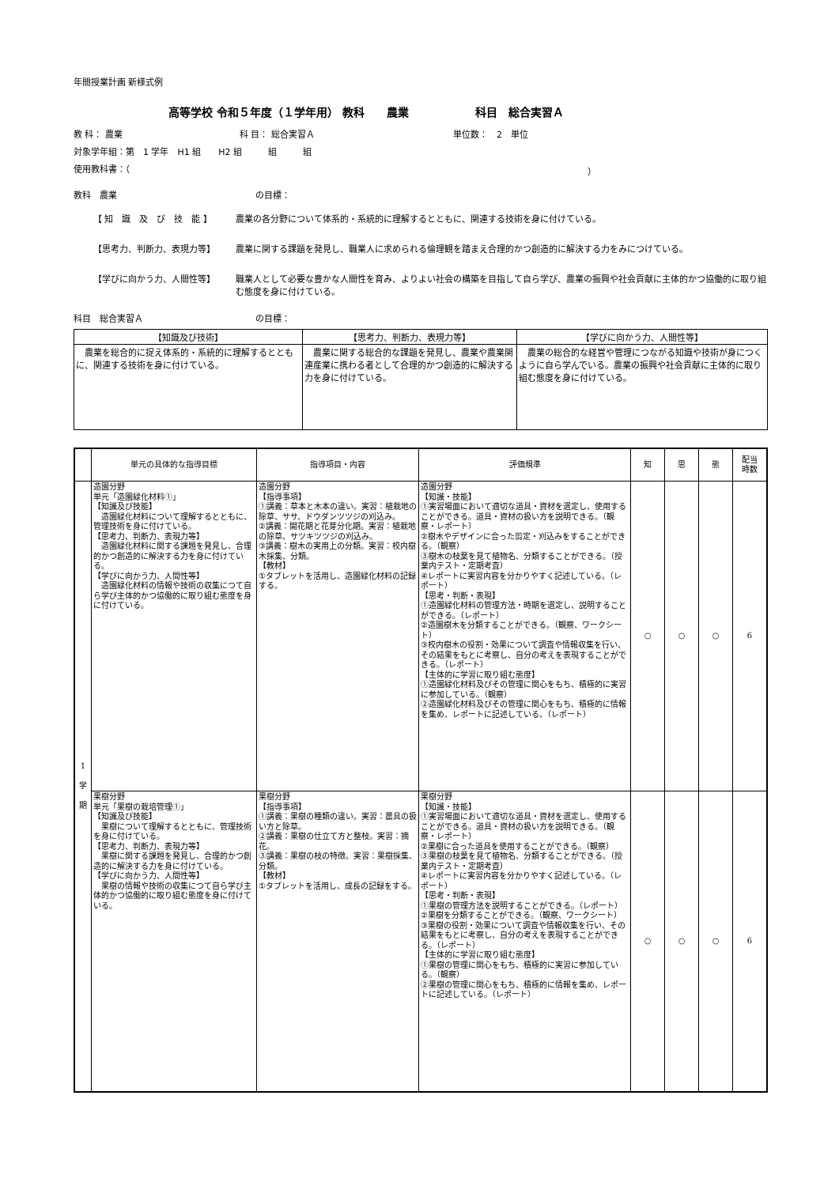年間授業計画 新様式例
高等学校 令和５年度（１学年用） 教科　　農業　　　　　　科目　総合実習Ａ
教 科： 農業 科 目： 総合実習Ａ 単位数：　2　単位
対象学年組：第　1 学年　H1 組　　H2 組　　　組　　　組
使用教科書：（ ）
教科　農業 の目標：
【 知　識　及　び　技　能 】 農業の各分野について体系的・系統的に理解するとともに、関連する技術を身に付けている。
【思考力、判断力、表現力等】 農業に関する課題を発見し、職業人に求められる倫理観を踏まえ合理的かつ創造的に解決する力をみにつけている。
【学びに向かう力、人間性等】 職業人として必要な豊かな人間性を育み、よりよい社会の構築を目指して自ら学び、農業の振興や社会貢献に主体的かつ協働的に取り組む態度を身に付けている。
科目　総合実習Ａ の目標：
| 【知識及び技術】 | 【思考力、判断力、表現力等】 | 【学びに向かう力、人間性等】 |
| --- | --- | --- |
| 農業を総合的に捉え体系的・系統的に理解するとともに、関連する技術を身に付けている。 | 農業に関する総合的な課題を発見し、農業や農業関連産業に携わる者として合理的かつ創造的に解決する力を身に付けている。 | 農業の総合的な経営や管理につながる知識や技術が身につくように自ら学んでいる。農業の振興や社会貢献に主体的に取り組む態度を身に付けている。 |
| | 単元の具体的な指導目標 | 指導項目・内容 | 評価規準 | 知 | 思 | 態 | 配当 時数 |
| --- | --- | --- | --- | --- | --- | --- | --- |
| 1 学 期 | 造園分野 単元「造園緑化材料①」 【知識及び技能】 造園緑化材料について理解するとともに、管理技術を身に付けている。 【思考力、判断力、表現力等】 造園緑化材料に関する課題を発見し、合理的かつ創造的に解決する力を身に付けている。 【学びに向かう力、人間性等】 造園緑化材料の情報や技術の収集につて自ら学び主体的かつ協働的に取り組む態度を身に付けている。 | 造園分野 【指導事項】 ①講義：草本と木本の違い。実習：植栽地の除草、ササ、ドウダンツツジの刈込み。 ②講義：開花期と花芽分化期。実習：植栽地の除草、サツキツツジの刈込み。 ③講義：樹木の実用上の分類。実習：校内樹木採集、分類。 【教材】 ①タブレットを活用し、造園緑化材料の記録する。 | 造園分野 【知識・技能】 ①実習場面において適切な道具・資材を選定し、使用することができる。道具・資材の扱い方を説明できる。（観察・レポート） ②樹木やデザインに合った剪定・刈込みをすることができる。（観察） ③樹木の枝葉を見て植物名、分類することができる。（授業内テスト・定期考査） ④レポートに実習内容を分かりやすく記述している。（レポート） 【思考・判断・表現】 ①造園緑化材料の管理方法・時期を選定し、説明することができる。（レポート） ②造園樹木を分類することができる。（観察、ワークシート） ③校内樹木の役割・効果について調査や情報収集を行い、その結果をもとに考察し、自分の考えを表現することができる。（レポート） 【主体的に学習に取り組む態度】 ①造園緑化材料及びその管理に関心をもち、積極的に実習に参加している。（観察） ②造園緑化材料及びその管理に関心をもち、積極的に情報を集め、レポートに記述している。（レポート） | ○ | ○ | ○ | 6 |
| | 果樹分野 単元「果樹の栽培管理①」 【知識及び技能】 果樹について理解するとともに、管理技術を身に付けている。 【思考力、判断力、表現力等】 果樹に関する課題を発見し、合理的かつ創造的に解決する力を身に付けている。 【学びに向かう力、人間性等】 果樹の情報や技術の収集につて自ら学び主体的かつ協働的に取り組む態度を身に付けている。 | 果樹分野 【指導事項】 ①講義：果樹の種類の違い。実習：農具の扱い方と除草。 ②講義：果樹の仕立て方と整枝。実習：摘花。 ③講義：果樹の枝の特徴。実習：果樹採集、分類。 【教材】 ①タブレットを活用し、成長の記録をする。 | 果樹分野 【知識・技能】 ①実習場面において適切な道具・資材を選定し、使用することができる。道具・資材の扱い方を説明できる。（観察・レポート） ②果樹に合った道具を使用することができる。（観察） ③果樹の枝葉を見て植物名、分類することができる。（授業内テスト・定期考査） ④レポートに実習内容を分かりやすく記述している。（レポート） 【思考・判断・表現】 ①果樹の管理方法を説明することができる。（レポート） ②果樹を分類することができる。（観察、ワークシート） ③果樹の役割・効果について調査や情報収集を行い、その結果をもとに考察し、自分の考えを表現することができる。（レポート） 【主体的に学習に取り組む態度】 ①果樹の管理に関心をもち、積極的に実習に参加している。（観察） ②果樹の管理に関心をもち、積極的に情報を集め、レポートに記述している。（レポート） | ○ | ○ | ○ | 6 |